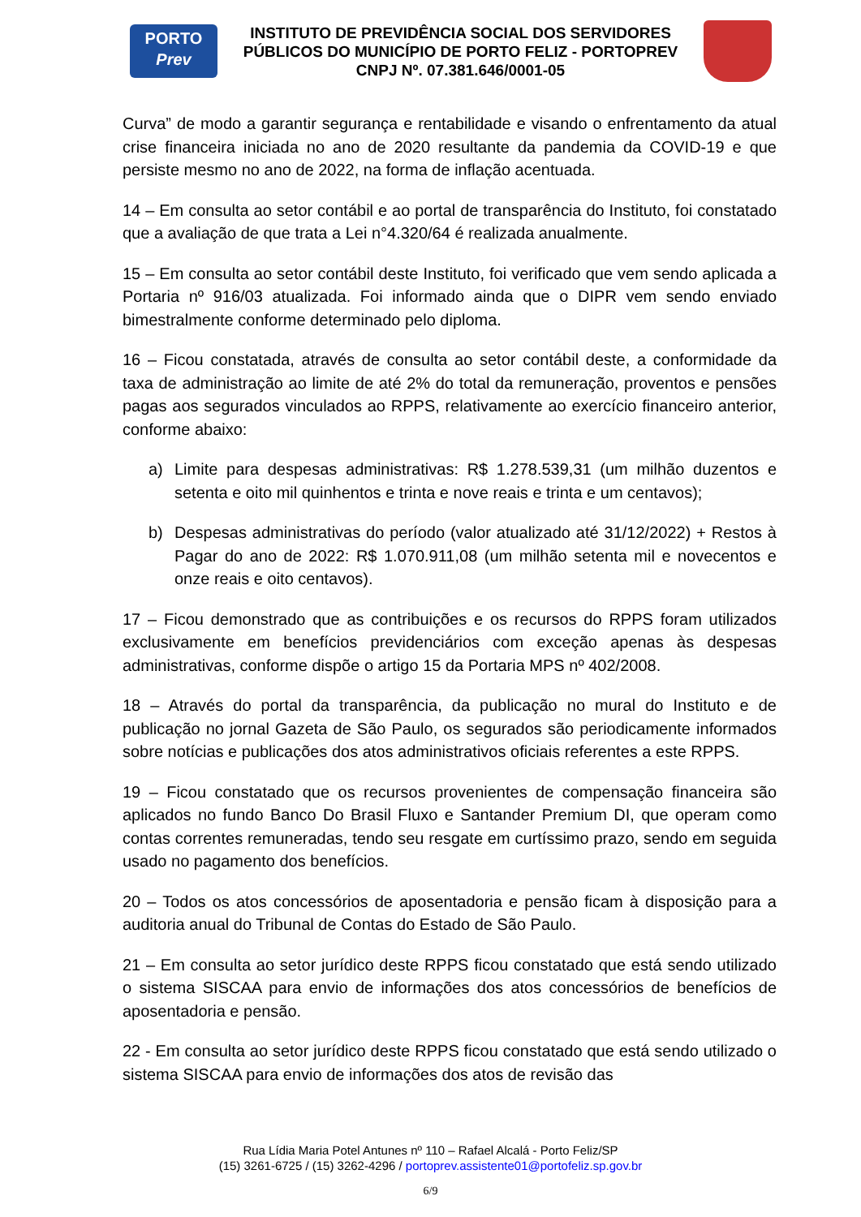PORTO
Prev
INSTITUTO DE PREVIDÊNCIA SOCIAL DOS SERVIDORES
PÚBLICOS DO MUNICÍPIO DE PORTO FELIZ - PORTOPREV
CNPJ Nº. 07.381.646/0001-05
Curva” de modo a garantir segurança e rentabilidade e visando o enfrentamento da atual crise financeira iniciada no ano de 2020 resultante da pandemia da COVID-19 e que persiste mesmo no ano de 2022, na forma de inflação acentuada.
14 – Em consulta ao setor contábil e ao portal de transparência do Instituto, foi constatado que a avaliação de que trata a Lei n°4.320/64 é realizada anualmente.
15 – Em consulta ao setor contábil deste Instituto, foi verificado que vem sendo aplicada a Portaria nº 916/03 atualizada. Foi informado ainda que o DIPR vem sendo enviado bimestralmente conforme determinado pelo diploma.
16 – Ficou constatada, através de consulta ao setor contábil deste, a conformidade da taxa de administração ao limite de até 2% do total da remuneração, proventos e pensões pagas aos segurados vinculados ao RPPS, relativamente ao exercício financeiro anterior, conforme abaixo:
a) Limite para despesas administrativas: R$ 1.278.539,31 (um milhão duzentos e setenta e oito mil quinhentos e trinta e nove reais e trinta e um centavos);
b) Despesas administrativas do período (valor atualizado até 31/12/2022) + Restos à Pagar do ano de 2022: R$ 1.070.911,08 (um milhão setenta mil e novecentos e onze reais e oito centavos).
17 – Ficou demonstrado que as contribuições e os recursos do RPPS foram utilizados exclusivamente em benefícios previdenciários com exceção apenas às despesas administrativas, conforme dispõe o artigo 15 da Portaria MPS nº 402/2008.
18 – Através do portal da transparência, da publicação no mural do Instituto e de publicação no jornal Gazeta de São Paulo, os segurados são periodicamente informados sobre notícias e publicações dos atos administrativos oficiais referentes a este RPPS.
19 – Ficou constatado que os recursos provenientes de compensação financeira são aplicados no fundo Banco Do Brasil Fluxo e Santander Premium DI, que operam como contas correntes remuneradas, tendo seu resgate em curtíssimo prazo, sendo em seguida usado no pagamento dos benefícios.
20 – Todos os atos concessórios de aposentadoria e pensão ficam à disposição para a auditoria anual do Tribunal de Contas do Estado de São Paulo.
21 – Em consulta ao setor jurídico deste RPPS ficou constatado que está sendo utilizado o sistema SISCAA para envio de informações dos atos concessórios de benefícios de aposentadoria e pensão.
22 - Em consulta ao setor jurídico deste RPPS ficou constatado que está sendo utilizado o sistema SISCAA para envio de informações dos atos de revisão das
Rua Lídia Maria Potel Antunes nº 110 – Rafael Alcalá - Porto Feliz/SP
(15) 3261-6725 / (15) 3262-4296 / portoprev.assistente01@portofeliz.sp.gov.br
6/9